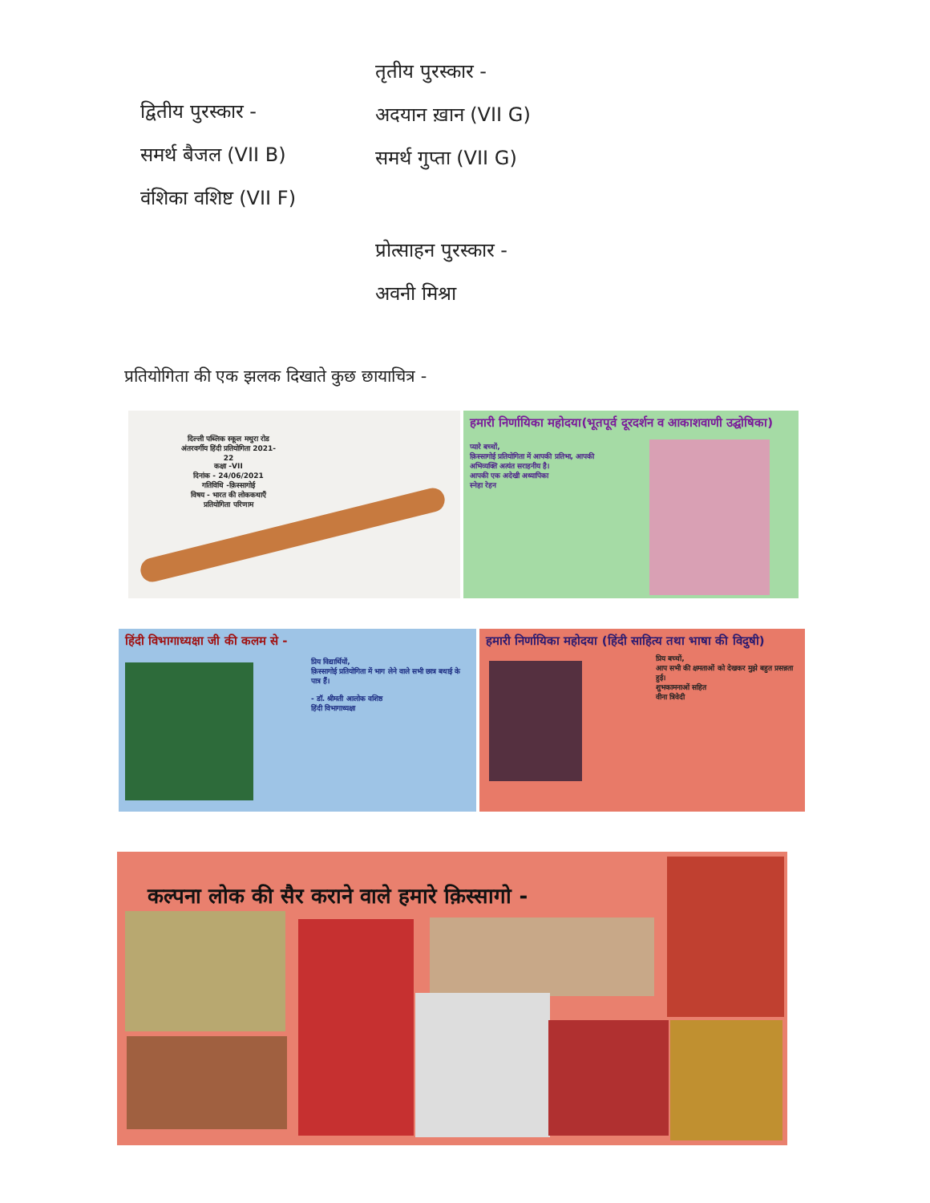तृतीय पुरस्कार -
अदयान ख़ान (VII G)
समर्थ गुप्ता (VII G)
द्वितीय पुरस्कार -
समर्थ बैजल (VII B)
वंशिका वशिष्ट (VII F)
प्रोत्साहन पुरस्कार -
अवनी मिश्रा
प्रतियोगिता की एक झलक दिखाते कुछ छायाचित्र -
दिल्ली पब्लिक स्कूल मथुरा रोड
अंतरवर्गीय हिंदी प्रतियोगिता 2021-22
कक्षा -VII
दिनांक - 24/06/2021
गतिविधि -क़िस्सागोई
विषय - भारत की लोककथाएँ
प्रतियोगिता परिणाम
हमारी निर्णायिका महोदया(भूतपूर्व दूरदर्शन व आकाशवाणी उद्घोषिका)
प्यारे बच्चों,
क़िस्सागोई प्रतियोगिता में आपकी प्रतिभा, आपकी अभिव्यक्ति अत्यंत सराहनीय है।
आपकी एक अदेखी अध्यापिका
स्नेहा रेहन
हिंदी विभागाध्यक्षा जी की कलम से -
प्रिय विद्यार्थियों,
क़िस्सागोई प्रतियोगिता में भाग लेने वाले सभी छात्र बधाई के पात्र हैं।
- डॉ. श्रीमती आलोक वशिष्ठ
हिंदी विभागाध्यक्षा
हमारी निर्णायिका महोदया (हिंदी साहित्य तथा भाषा की विदुषी)
प्रिय बच्चों,
आप सभी की क्षमताओं को देखकर मुझे बहुत प्रसन्नता हुई।
शुभकामनाओं सहित
वीना त्रिवेदी
कल्पना लोक की सैर कराने वाले हमारे क़िस्सागो -